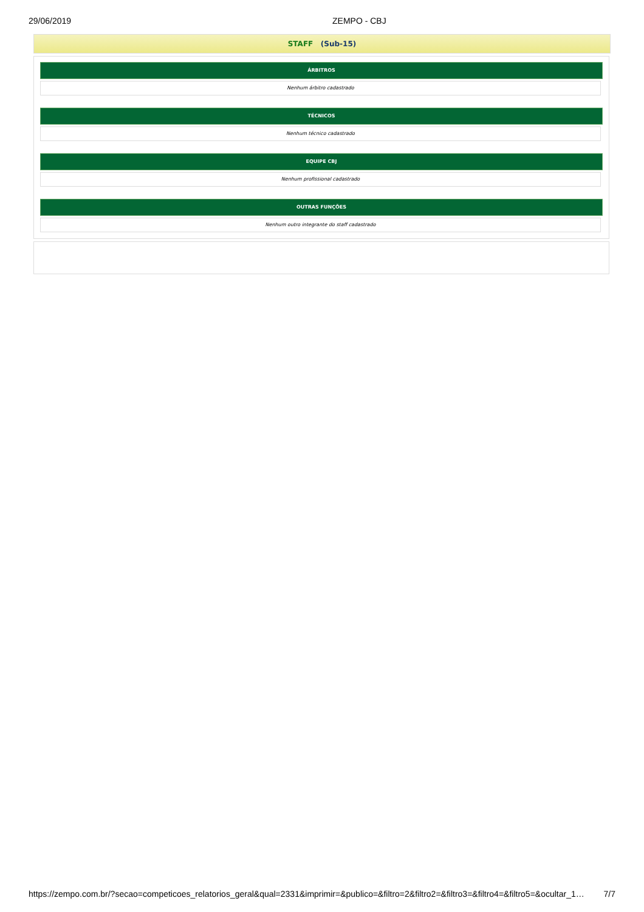29/06/2019 ZEMPO - CBJ
STAFF (Sub-15)
| ÁRBITROS |
| --- |
Nenhum árbitro cadastrado
| TÉCNICOS |
| --- |
Nenhum técnico cadastrado
| EQUIPE CBJ |
| --- |
Nenhum profissional cadastrado
| OUTRAS FUNÇÕES |
| --- |
Nenhum outro integrante do staff cadastrado
https://zempo.com.br/?secao=competicoes_relatorios_geral&qual=2331&imprimir=&publico=&filtro=2&filtro2=&filtro3=&filtro4=&filtro5=&ocultar_1… 7/7